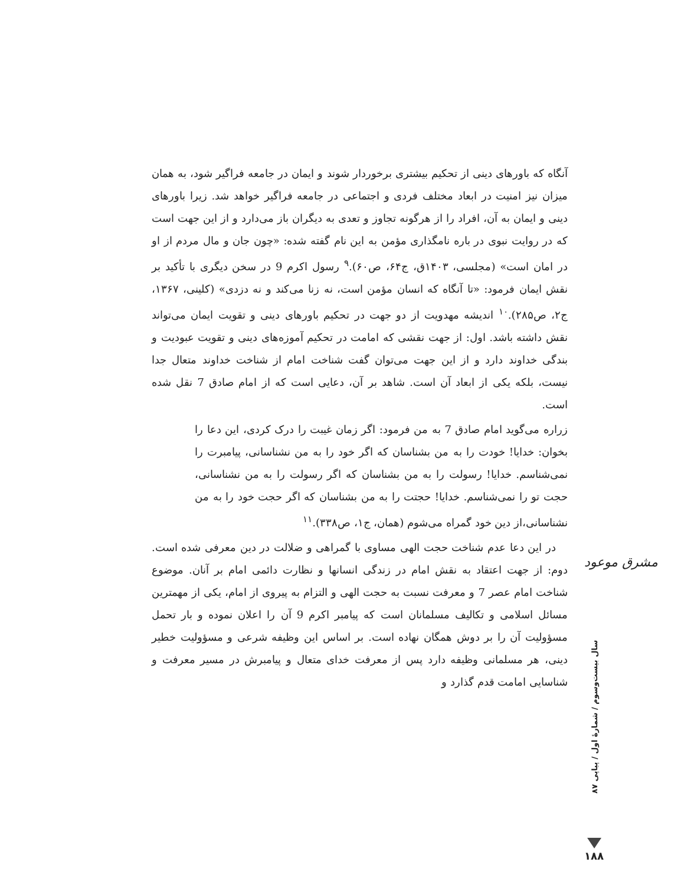آنگاه که باورهای دینی از تحکیم بیشتری برخوردار شوند و ایمان در جامعه فراگیر شود، به همان میزان نیز امنیت در ابعاد مختلف فردی و اجتماعی در جامعه فراگیر خواهد شد. زیرا باورهای دینی و ایمان به آن، افراد را از هرگونه تجاوز و تعدی به دیگران باز می‌دارد و از این جهت است که در روایت نبوی در باره نامگذاری مؤمن به این نام گفته شده: «چون جان و مال مردم از او در امان است» (مجلسی، ۱۴۰۳ق، ج۶۴، ص۶۰).<sup>۹</sup> رسول اکرم 9 در سخن دیگری با تأکید بر نقش ایمان فرمود: «تا آنگاه که انسان مؤمن است، نه زنا می‌کند و نه دزدی» (کلینی، ۱۳۶۷، ج۲، ص۲۸۵).<sup>۱۰</sup> اندیشه مهدویت از دو جهت در تحکیم باورهای دینی و تقویت ایمان می‌تواند نقش داشته باشد. اول: از جهت نقشی که امامت در تحکیم آموزه‌های دینی و تقویت عبودیت و بندگی خداوند دارد و از این جهت می‌توان گفت شناخت امام از شناخت خداوند متعال جدا نیست، بلکه یکی از ابعاد آن است. شاهد بر آن، دعایی است که از امام صادق 7 نقل شده است.
زراره می‌گوید امام صادق 7 به من فرمود: اگر زمان غیبت را درک کردی، این دعا را بخوان: خدایا! خودت را به من بشناسان که اگر خود را به من نشناسانی، پیامبرت را نمی‌شناسم. خدایا! رسولت را به من بشناسان که اگر رسولت را به من نشناسانی، حجت تو را نمی‌شناسم. خدایا! حجتت را به من بشناسان که اگر حجت خود را به من نشناسانی،از دین خود گمراه می‌شوم (همان، ج۱، ص۳۳۸).<sup>۱۱</sup>
در این دعا عدم شناخت حجت الهی مساوی با گمراهی و ضلالت در دین معرفی شده است. دوم: از جهت اعتقاد به نقش امام در زندگی انسانها و نظارت دائمی امام بر آنان. موضوع شناخت امام عصر 7 و معرفت نسبت به حجت الهی و التزام به پیروی از امام، یکی از مهمترین مسائل اسلامی و تکالیف مسلمانان است که پیامبر اکرم 9 آن را اعلان نموده و بار تحمل مسؤولیت آن را بر دوش همگان نهاده است. بر اساس این وظیفه شرعی و مسؤولیت خطیر دینی، هر مسلمانی وظیفه دارد پس از معرفت خدای متعال و پیامبرش در مسیر معرفت و شناسایی امامت قدم گذارد و
مشرق موعود
سال بیست‌وسوم / شمارهٔ اول / پیاپی ۸۷
۱۸۸